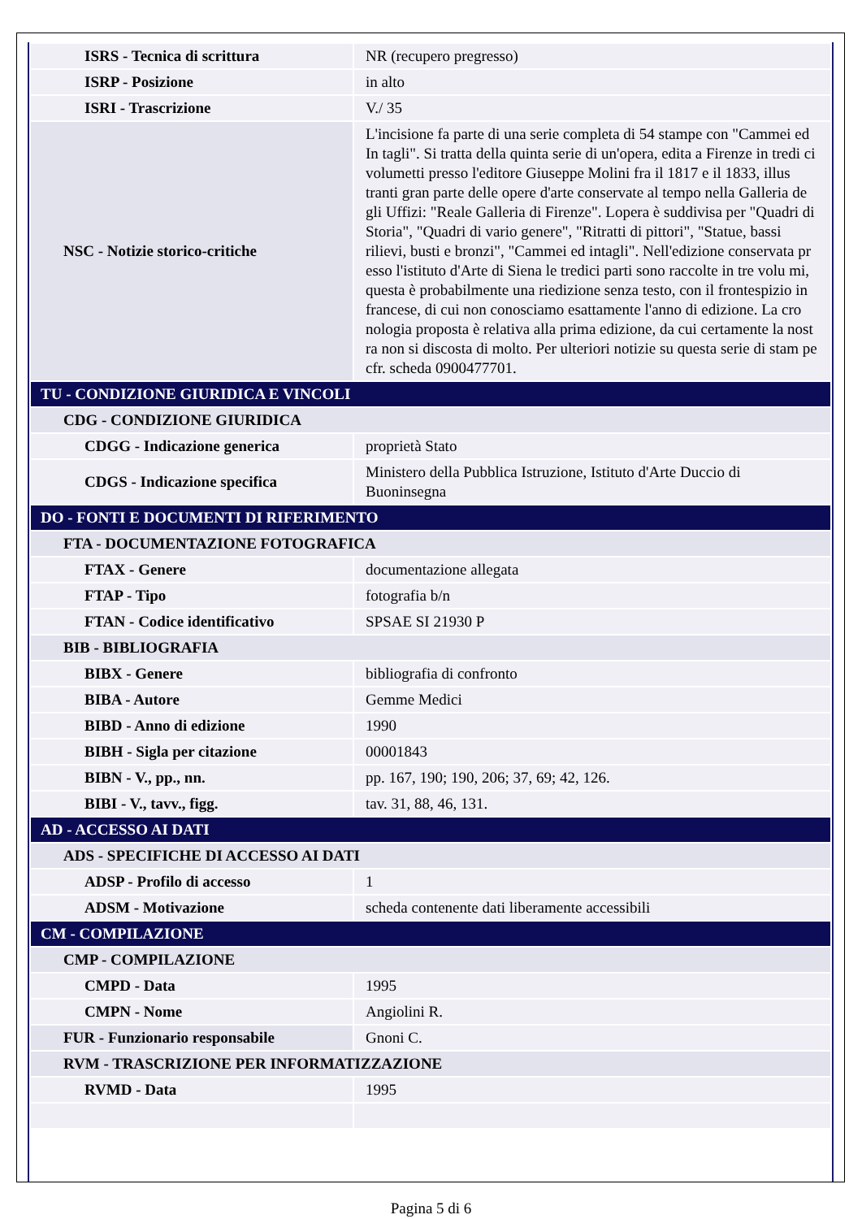| ISRS - Tecnica di scrittura | NR (recupero pregresso) |
| ISRP - Posizione | in alto |
| ISRI - Trascrizione | V./ 35 |
| NSC - Notizie storico-critiche | L'incisione fa parte di una serie completa di 54 stampe con "Cammei ed In tagli". Si tratta della quinta serie di un'opera, edita a Firenze in tredi ci volumetti presso l'editore Giuseppe Molini fra il 1817 e il 1833, illus tranti gran parte delle opere d'arte conservate al tempo nella Galleria de gli Uffizi: "Reale Galleria di Firenze". Lopera è suddivisa per "Quadri di Storia", "Quadri di vario genere", "Ritratti di pittori", "Statue, bassi rilievi, busti e bronzi", "Cammei ed intagli". Nell'edizione conservata pr esso l'istituto d'Arte di Siena le tredici parti sono raccolte in tre volu mi, questa è probabilmente una riedizione senza testo, con il frontespizio in francese, di cui non conosciamo esattamente l'anno di edizione. La cro nologia proposta è relativa alla prima edizione, da cui certamente la nost ra non si discosta di molto. Per ulteriori notizie su questa serie di stam pe cfr. scheda 0900477701. |
| TU - CONDIZIONE GIURIDICA E VINCOLI | |
| CDG - CONDIZIONE GIURIDICA | |
| CDGG - Indicazione generica | proprietà Stato |
| CDGS - Indicazione specifica | Ministero della Pubblica Istruzione, Istituto d'Arte Duccio di Buoninsegna |
| DO - FONTI E DOCUMENTI DI RIFERIMENTO | |
| FTA - DOCUMENTAZIONE FOTOGRAFICA | |
| FTAX - Genere | documentazione allegata |
| FTAP - Tipo | fotografia b/n |
| FTAN - Codice identificativo | SPSAE SI 21930 P |
| BIB - BIBLIOGRAFIA | |
| BIBX - Genere | bibliografia di confronto |
| BIBA - Autore | Gemme Medici |
| BIBD - Anno di edizione | 1990 |
| BIBH - Sigla per citazione | 00001843 |
| BIBN - V., pp., nn. | pp. 167, 190; 190, 206; 37, 69; 42, 126. |
| BIBI - V., tavv., figg. | tav. 31, 88, 46, 131. |
| AD - ACCESSO AI DATI | |
| ADS - SPECIFICHE DI ACCESSO AI DATI | |
| ADSP - Profilo di accesso | 1 |
| ADSM - Motivazione | scheda contenente dati liberamente accessibili |
| CM - COMPILAZIONE | |
| CMP - COMPILAZIONE | |
| CMPD - Data | 1995 |
| CMPN - Nome | Angiolini R. |
| FUR - Funzionario responsabile | Gnoni C. |
| RVM - TRASCRIZIONE PER INFORMATIZZAZIONE | |
| RVMD - Data | 1995 |
Pagina 5 di 6